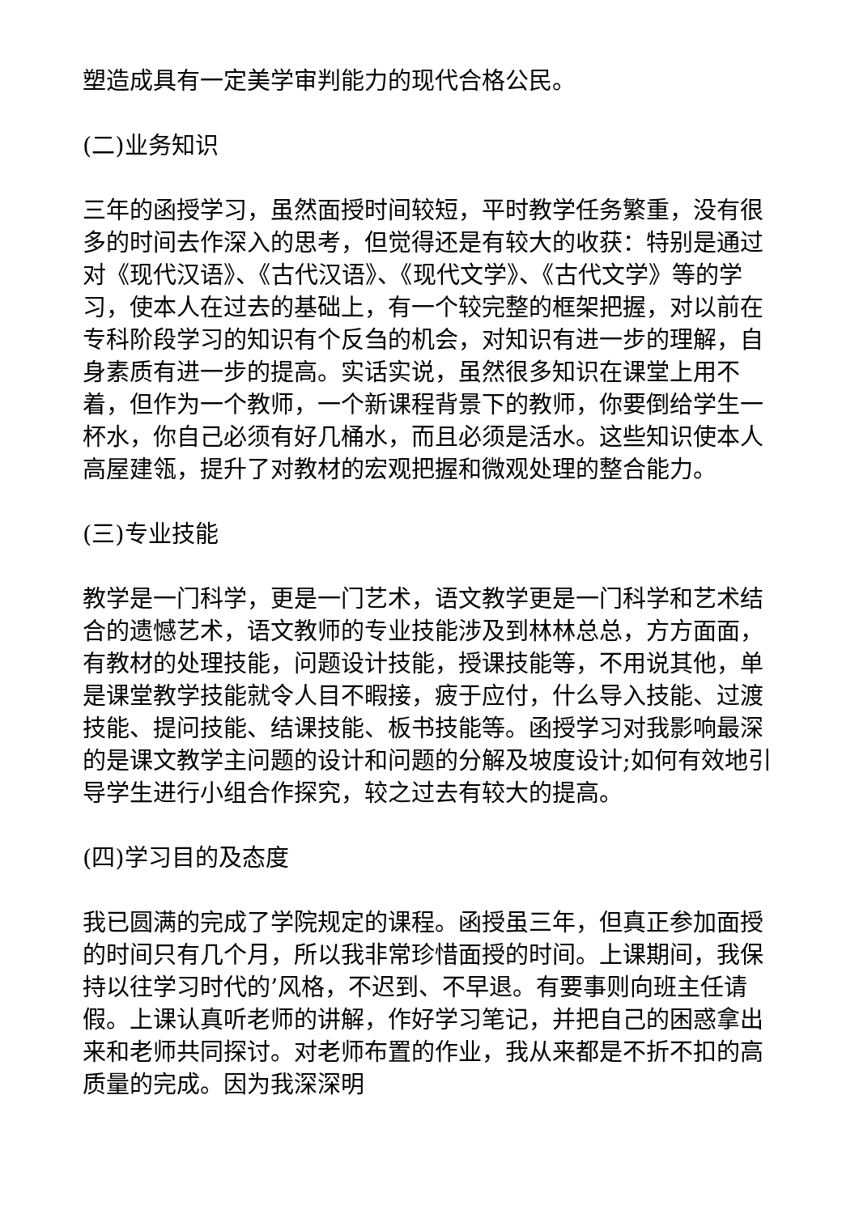塑造成具有一定美学审判能力的现代合格公民。
(二)业务知识
三年的函授学习，虽然面授时间较短，平时教学任务繁重，没有很多的时间去作深入的思考，但觉得还是有较大的收获：特别是通过对《现代汉语》、《古代汉语》、《现代文学》、《古代文学》等的学习，使本人在过去的基础上，有一个较完整的框架把握，对以前在专科阶段学习的知识有个反刍的机会，对知识有进一步的理解，自身素质有进一步的提高。实话实说，虽然很多知识在课堂上用不着，但作为一个教师，一个新课程背景下的教师，你要倒给学生一杯水，你自己必须有好几桶水，而且必须是活水。这些知识使本人高屋建瓴，提升了对教材的宏观把握和微观处理的整合能力。
(三)专业技能
教学是一门科学，更是一门艺术，语文教学更是一门科学和艺术结合的遗憾艺术，语文教师的专业技能涉及到林林总总，方方面面，有教材的处理技能，问题设计技能，授课技能等，不用说其他，单是课堂教学技能就令人目不暇接，疲于应付，什么导入技能、过渡技能、提问技能、结课技能、板书技能等。函授学习对我影响最深的是课文教学主问题的设计和问题的分解及坡度设计;如何有效地引导学生进行小组合作探究，较之过去有较大的提高。
(四)学习目的及态度
我已圆满的完成了学院规定的课程。函授虽三年，但真正参加面授的时间只有几个月，所以我非常珍惜面授的时间。上课期间，我保持以往学习时代的’风格，不迟到、不早退。有要事则向班主任请假。上课认真听老师的讲解，作好学习笔记，并把自己的困惑拿出来和老师共同探讨。对老师布置的作业，我从来都是不折不扣的高质量的完成。因为我深深明